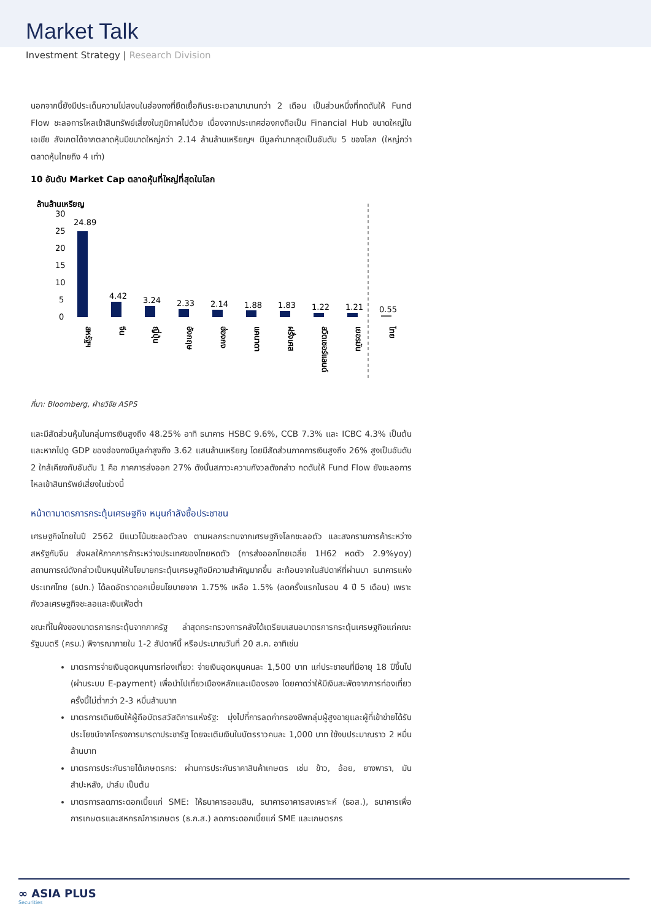Market Talk
Investment Strategy | Research Division
นอกจากนี้ยังมีประเด็นความไม่สงบในฮ่องกงที่ยืดเยื้อกินระยะเวลามานานกว่า 2 เดือน เป็นส่วนหนึ่งที่กดดันให้ Fund Flow ชะลอการไหลเข้าสินทรัพย์เสี่ยงในภูมิภาคไปด้วย เนื่องจากประเทศฮ่องกงถือเป็น Financial Hub ขนาดใหญ่ในเอเชีย สังเกตได้จากตลาดหุ้นมีขนาดใหญ่กว่า 2.14 ล้านล้านเหรียญฯ มีมูลค่ามากสุดเป็นอันดับ 5 ของโลก (ใหญ่กว่าตลาดหุ้นไทยถึง 4 เท่า)
10 อันดับ Market Cap ตลาดหุ้นที่ใหญ่ที่สุดในโลก
ล้านล้านเหรียญ
30
25
20
15
10
5
0
24.89
4.42
3.24
2.33
2.14
1.88
1.83
1.22
1.21
0.55
สหรัฐฯ
จีน
ญี่ปุ่น
อังกฤษ
ฮ่องกง
แคนาดา
ฝรั่งเศส
สวิตเซอร์แลนด์
เยอรมัน
ไทย
ที่มา: Bloomberg, ฝ่ายวิจัย ASPS
และมีสัดส่วนหุ้นในกลุ่มการเงินสูงถึง 48.25% อาทิ ธนาคาร HSBC 9.6%, CCB 7.3% และ ICBC 4.3% เป็นต้น และหากไปดู GDP ของฮ่องกงมีมูลค่าสูงถึง 3.62 แสนล้านเหรียญ โดยมีสัดส่วนภาคการเงินสูงถึง 26% สูงเป็นอันดับ 2 ใกล้เคียงกับอันดับ 1 คือ ภาคการส่งออก 27% ดังนั้นสภาวะความกังวลดังกล่าว กดดันให้ Fund Flow ยังชะลอการไหลเข้าสินทรัพย์เสี่ยงในช่วงนี้
หน้าตามาตรการกระตุ้นเศรษฐกิจ หนุนกำลังซื้อประชาชน
เศรษฐกิจไทยในปี 2562 มีแนวโน้มชะลอตัวลง ตามผลกระทบจากเศรษฐกิจโลกชะลอตัว และสงครามการค้าระหว่างสหรัฐกับจีน ส่งผลให้ภาคการค้าระหว่างประเทศของไทยหดตัว (การส่งออกไทยเฉลี่ย 1H62 หดตัว 2.9%yoy) สถานการณ์ดังกล่าวเป็นหนุนให้นโยบายกระตุ้นเศรษฐกิจมีความสำคัญมากขึ้น สะท้อนจากในสัปดาห์ที่ผ่านมา ธนาคารแห่งประเทศไทย (ธปท.) ได้ลดอัตราดอกเบี้ยนโยบายจาก 1.75% เหลือ 1.5% (ลดครั้งแรกในรอบ 4 ปี 5 เดือน) เพราะกังวลเศรษฐกิจชะลอและเงินเฟ้อต่ำ
ขณะที่ในฝั่งของมาตรการกระตุ้นจากภาครัฐ ล่าสุดกระทรวงการคลังได้เตรียมเสนอมาตรการกระตุ้นเศรษฐกิจแก่คณะรัฐมนตรี (ครม.) พิจารณาภายใน 1-2 สัปดาห์นี้ หรือประมาณวันที่ 20 ส.ค. อาทิเช่น
มาตรการจ่ายเงินอุดหนุนการท่องเที่ยว: จ่ายเงินอุดหนุนคนละ 1,500 บาท แก่ประชาชนที่มีอายุ 18 ปีขึ้นไป (ผ่านระบบ E-payment) เพื่อนำไปเที่ยวเมืองหลักและเมืองรอง โดยคาดว่าให้มีเงินสะพัดจากการท่องเที่ยวครั้งนี้ไม่ต่ำกว่า 2-3 หมื่นล้านบาท
มาตรการเติมเงินให้ผู้ถือบัตรสวัสดิการแห่งรัฐ: มุ่งไปที่การลดค่าครองชีพกลุ่มผู้สูงอายุและผู้ที่เข้าข่ายได้รับประโยชน์จากโครงการมารดาประชารัฐ โดยจะเติมเงินในบัตรราวคนละ 1,000 บาท ใช้งบประมาณราว 2 หมื่นล้านบาท
มาตรการประกันรายได้เกษตรกร: ผ่านการประกันราคาสินค้าเกษตร เช่น ข้าว, อ้อย, ยางพารา, มันสำปะหลัง, ปาล์ม เป็นต้น
มาตรการลดภาระดอกเบี้ยแก่ SME: ให้ธนาคารออมสิน, ธนาคารอาคารสงเคราะห์ (ธอส.), ธนาคารเพื่อการเกษตรและสหกรณ์การเกษตร (ธ.ก.ส.) ลดภาระดอกเบี้ยแก่ SME และเกษตรกร
∞ ASIA PLUS
Securities